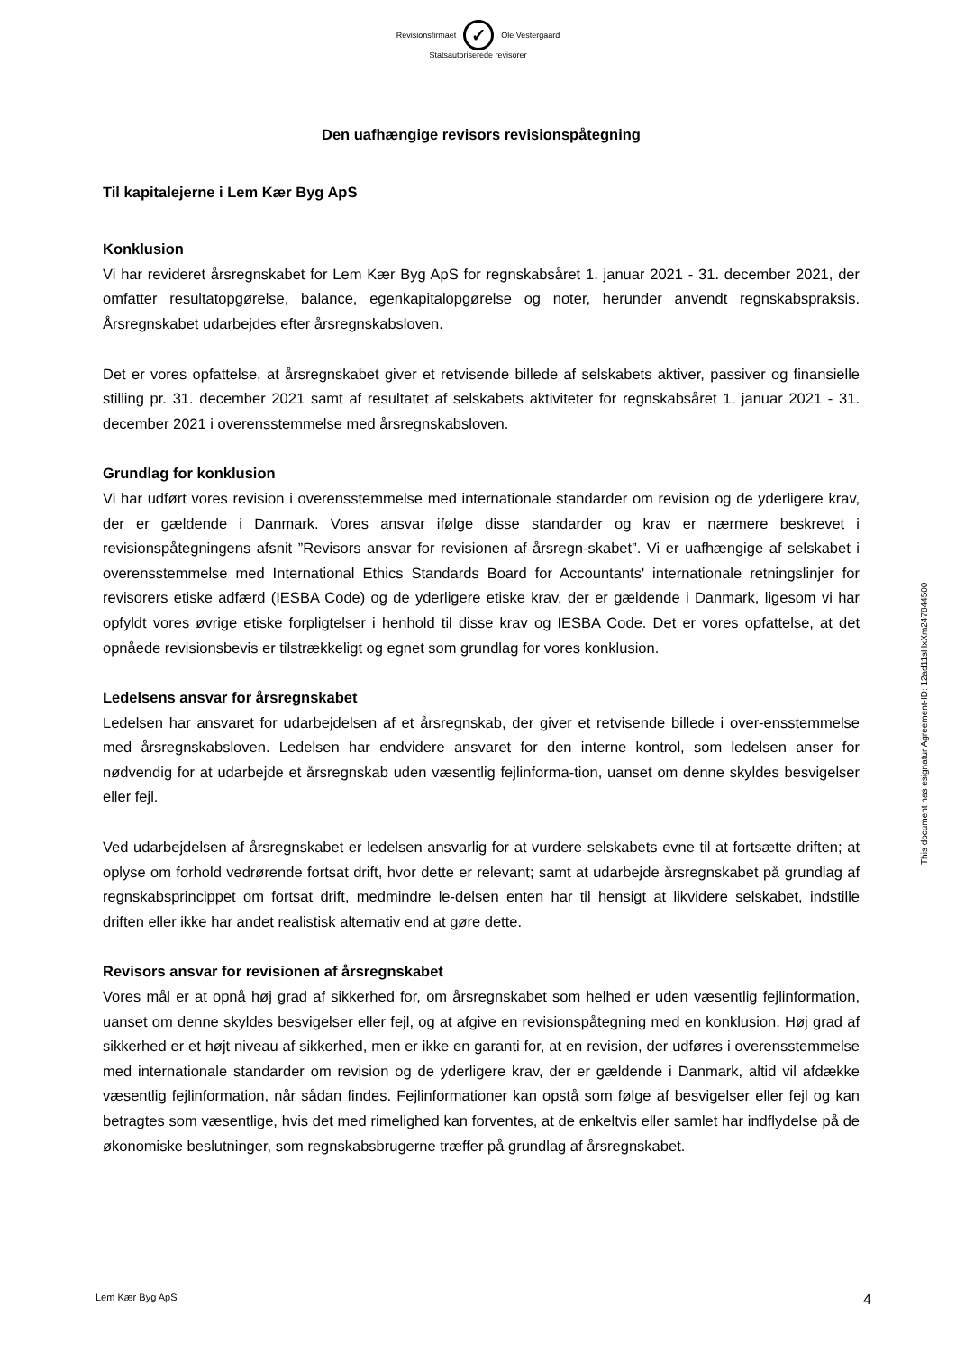Revisionsfirmaet ✓ Ole Vestergaard
Statsautoriserede revisorer
Den uafhængige revisors revisionspåtegning
Til kapitalejerne i Lem Kær Byg ApS
Konklusion
Vi har revideret årsregnskabet for Lem Kær Byg ApS for regnskabsåret 1. januar 2021 - 31. december 2021, der omfatter resultatopgørelse, balance, egenkapitalopgørelse og noter, herunder anvendt regnskabspraksis. Årsregnskabet udarbejdes efter årsregnskabsloven.
Det er vores opfattelse, at årsregnskabet giver et retvisende billede af selskabets aktiver, passiver og finansielle stilling pr. 31. december 2021 samt af resultatet af selskabets aktiviteter for regnskabsåret 1. januar 2021 - 31. december 2021 i overensstemmelse med årsregnskabsloven.
Grundlag for konklusion
Vi har udført vores revision i overensstemmelse med internationale standarder om revision og de yderligere krav, der er gældende i Danmark. Vores ansvar ifølge disse standarder og krav er nærmere beskrevet i revisionspåtegningens afsnit ”Revisors ansvar for revisionen af årsregn-skabet”. Vi er uafhængige af selskabet i overensstemmelse med International Ethics Standards Board for Accountants' internationale retningslinjer for revisorers etiske adfærd (IESBA Code) og de yderligere etiske krav, der er gældende i Danmark, ligesom vi har opfyldt vores øvrige etiske forpligtelser i henhold til disse krav og IESBA Code. Det er vores opfattelse, at det opnåede revisionsbevis er tilstrækkeligt og egnet som grundlag for vores konklusion.
Ledelsens ansvar for årsregnskabet
Ledelsen har ansvaret for udarbejdelsen af et årsregnskab, der giver et retvisende billede i over-ensstemmelse med årsregnskabsloven. Ledelsen har endvidere ansvaret for den interne kontrol, som ledelsen anser for nødvendig for at udarbejde et årsregnskab uden væsentlig fejlinforma-tion, uanset om denne skyldes besvigelser eller fejl.
Ved udarbejdelsen af årsregnskabet er ledelsen ansvarlig for at vurdere selskabets evne til at fortsætte driften; at oplyse om forhold vedrørende fortsat drift, hvor dette er relevant; samt at udarbejde årsregnskabet på grundlag af regnskabsprincippet om fortsat drift, medmindre le-delsen enten har til hensigt at likvidere selskabet, indstille driften eller ikke har andet realistisk alternativ end at gøre dette.
Revisors ansvar for revisionen af årsregnskabet
Vores mål er at opnå høj grad af sikkerhed for, om årsregnskabet som helhed er uden væsentlig fejlinformation, uanset om denne skyldes besvigelser eller fejl, og at afgive en revisionspåtegning med en konklusion. Høj grad af sikkerhed er et højt niveau af sikkerhed, men er ikke en garanti for, at en revision, der udføres i overensstemmelse med internationale standarder om revision og de yderligere krav, der er gældende i Danmark, altid vil afdække væsentlig fejlinformation, når sådan findes. Fejlinformationer kan opstå som følge af besvigelser eller fejl og kan betragtes som væsentlige, hvis det med rimelighed kan forventes, at de enkeltvis eller samlet har indflydelse på de økonomiske beslutninger, som regnskabsbrugerne træffer på grundlag af årsregnskabet.
This document has esignatur Agreement-ID: 12ad11sHxXm247844500
Lem Kær Byg ApS 4